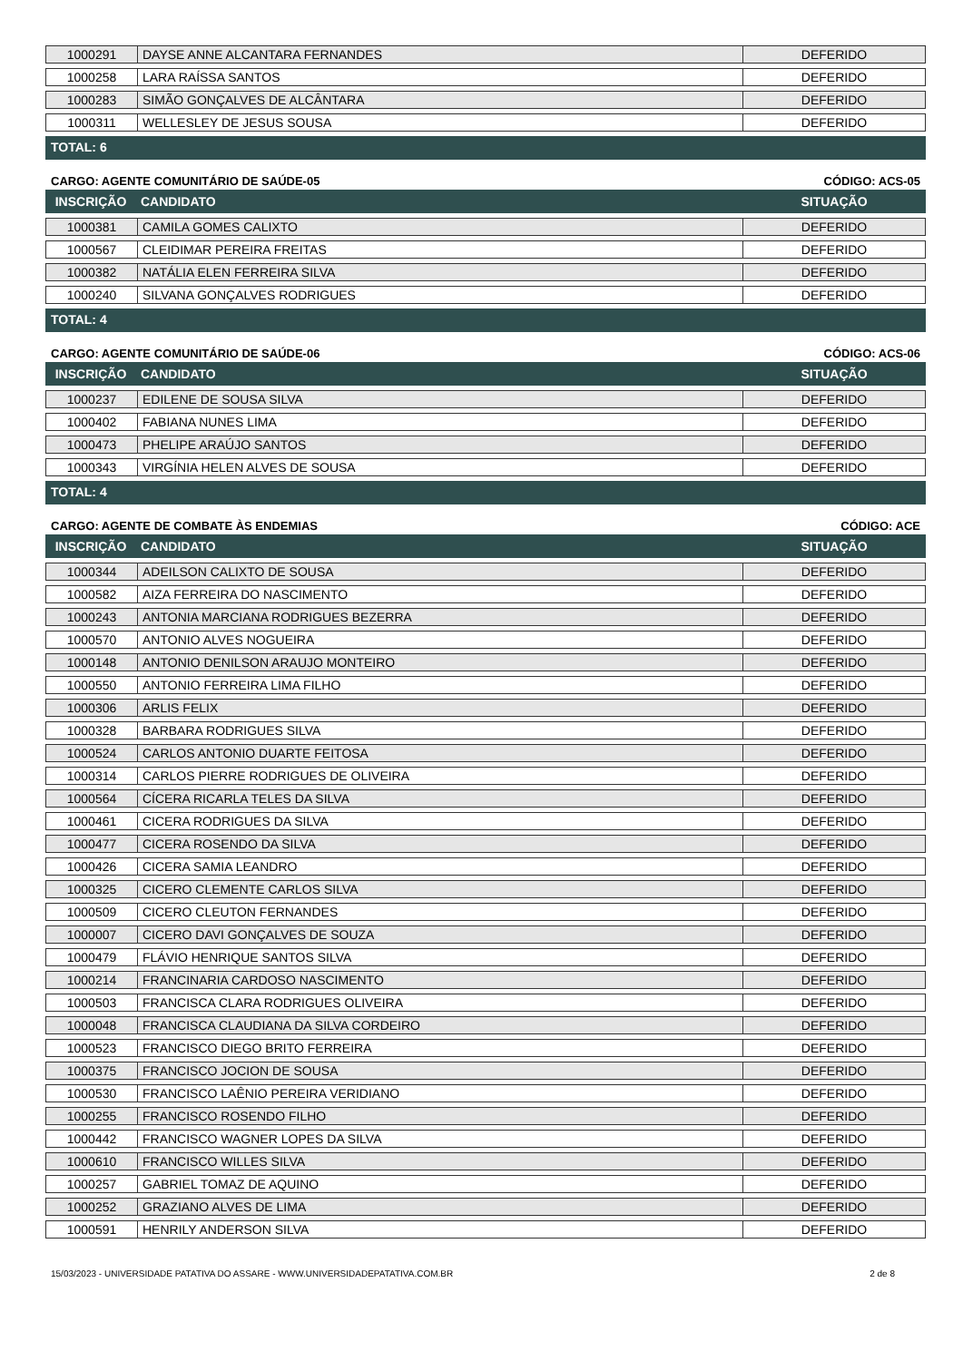| 1000291 | DAYSE ANNE ALCANTARA FERNANDES | DEFERIDO |
| 1000258 | LARA RAÍSSA SANTOS | DEFERIDO |
| 1000283 | SIMÃO GONÇALVES DE ALCÂNTARA | DEFERIDO |
| 1000311 | WELLESLEY DE JESUS SOUSA | DEFERIDO |
TOTAL: 6
CARGO: AGENTE COMUNITÁRIO DE SAÚDE-05 CÓDIGO: ACS-05
INSCRIÇÃO CANDIDATO SITUAÇÃO
| 1000381 | CAMILA GOMES CALIXTO | DEFERIDO |
| 1000567 | CLEIDIMAR PEREIRA FREITAS | DEFERIDO |
| 1000382 | NATÁLIA ELEN FERREIRA SILVA | DEFERIDO |
| 1000240 | SILVANA GONÇALVES RODRIGUES | DEFERIDO |
TOTAL: 4
CARGO: AGENTE COMUNITÁRIO DE SAÚDE-06 CÓDIGO: ACS-06
INSCRIÇÃO CANDIDATO SITUAÇÃO
| 1000237 | EDILENE DE SOUSA SILVA | DEFERIDO |
| 1000402 | FABIANA NUNES LIMA | DEFERIDO |
| 1000473 | PHELIPE ARAÚJO SANTOS | DEFERIDO |
| 1000343 | VIRGÍNIA HELEN ALVES DE SOUSA | DEFERIDO |
TOTAL: 4
CARGO: AGENTE DE COMBATE ÀS ENDEMIAS CÓDIGO: ACE
INSCRIÇÃO CANDIDATO SITUAÇÃO
| 1000344 | ADEILSON CALIXTO DE SOUSA | DEFERIDO |
| 1000582 | AIZA FERREIRA DO NASCIMENTO | DEFERIDO |
| 1000243 | ANTONIA MARCIANA RODRIGUES BEZERRA | DEFERIDO |
| 1000570 | ANTONIO ALVES NOGUEIRA | DEFERIDO |
| 1000148 | ANTONIO DENILSON ARAUJO MONTEIRO | DEFERIDO |
| 1000550 | ANTONIO FERREIRA LIMA FILHO | DEFERIDO |
| 1000306 | ARLIS FELIX | DEFERIDO |
| 1000328 | BARBARA RODRIGUES SILVA | DEFERIDO |
| 1000524 | CARLOS ANTONIO DUARTE FEITOSA | DEFERIDO |
| 1000314 | CARLOS PIERRE RODRIGUES DE OLIVEIRA | DEFERIDO |
| 1000564 | CÍCERA RICARLA TELES DA SILVA | DEFERIDO |
| 1000461 | CICERA RODRIGUES DA SILVA | DEFERIDO |
| 1000477 | CICERA ROSENDO DA SILVA | DEFERIDO |
| 1000426 | CICERA SAMIA LEANDRO | DEFERIDO |
| 1000325 | CICERO CLEMENTE CARLOS SILVA | DEFERIDO |
| 1000509 | CICERO CLEUTON FERNANDES | DEFERIDO |
| 1000007 | CICERO DAVI GONÇALVES DE SOUZA | DEFERIDO |
| 1000479 | FLÁVIO HENRIQUE SANTOS SILVA | DEFERIDO |
| 1000214 | FRANCINARIA CARDOSO NASCIMENTO | DEFERIDO |
| 1000503 | FRANCISCA CLARA RODRIGUES OLIVEIRA | DEFERIDO |
| 1000048 | FRANCISCA CLAUDIANA DA SILVA CORDEIRO | DEFERIDO |
| 1000523 | FRANCISCO DIEGO BRITO FERREIRA | DEFERIDO |
| 1000375 | FRANCISCO JOCION DE SOUSA | DEFERIDO |
| 1000530 | FRANCISCO LAÊNIO PEREIRA VERIDIANO | DEFERIDO |
| 1000255 | FRANCISCO ROSENDO FILHO | DEFERIDO |
| 1000442 | FRANCISCO WAGNER LOPES DA SILVA | DEFERIDO |
| 1000610 | FRANCISCO WILLES SILVA | DEFERIDO |
| 1000257 | GABRIEL TOMAZ DE AQUINO | DEFERIDO |
| 1000252 | GRAZIANO ALVES DE LIMA | DEFERIDO |
| 1000591 | HENRILY ANDERSON SILVA | DEFERIDO |
15/03/2023 - UNIVERSIDADE PATATIVA DO ASSARE - WWW.UNIVERSIDADEPATATIVA.COM.BR 2 de 8